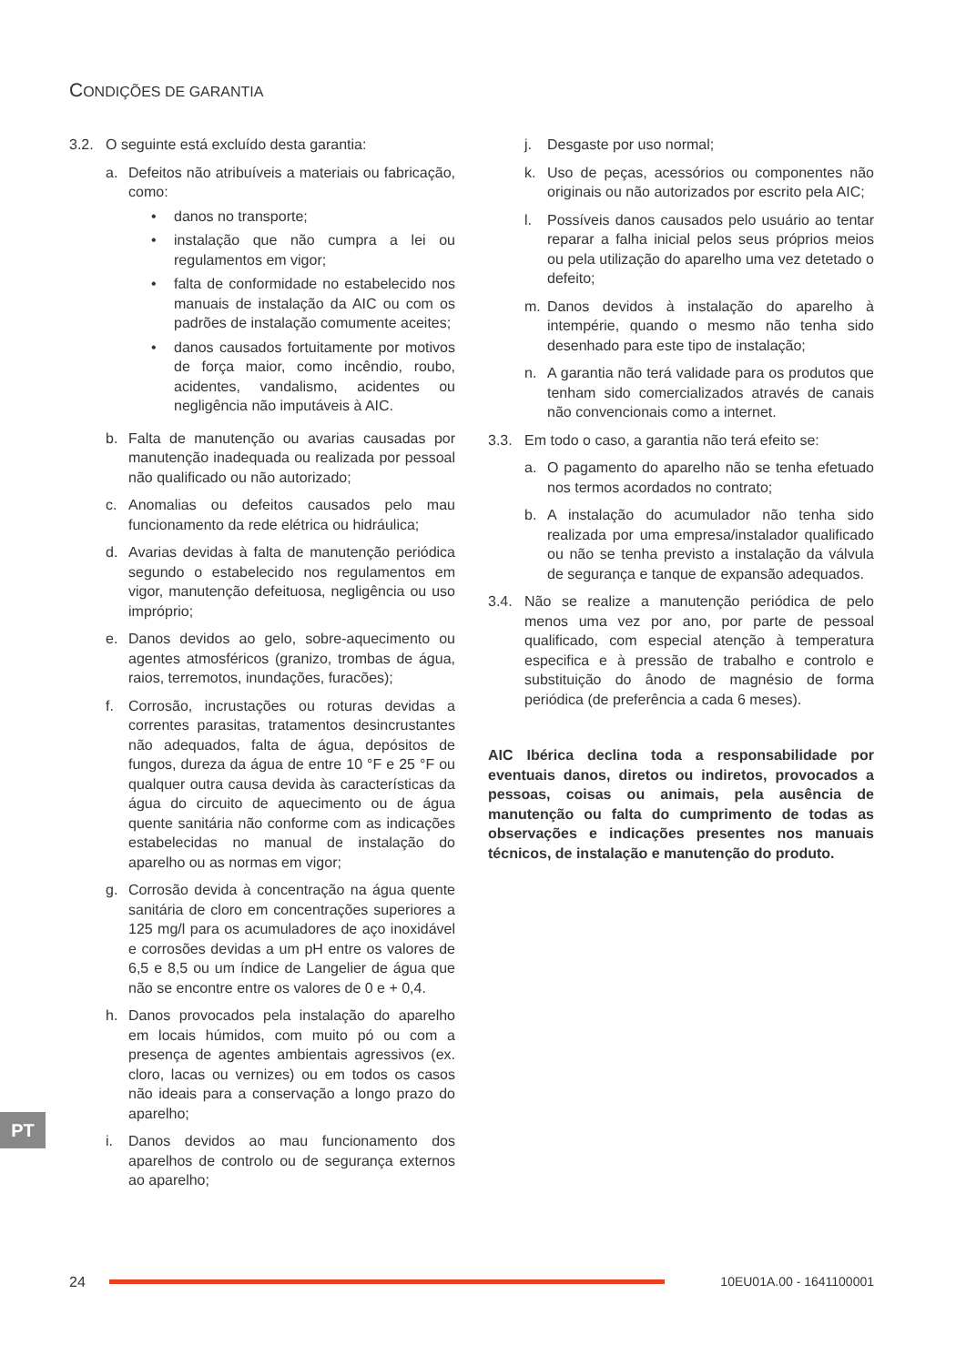CONDIÇÕES DE GARANTIA
3.2. O seguinte está excluído desta garantia:
a. Defeitos não atribuíveis a materiais ou fabricação, como:
• danos no transporte;
• instalação que não cumpra a lei ou regulamentos em vigor;
• falta de conformidade no estabelecido nos manuais de instalação da AIC ou com os padrões de instalação comumente aceites;
• danos causados fortuitamente por motivos de força maior, como incêndio, roubo, acidentes, vandalismo, acidentes ou negligência não imputáveis à AIC.
b. Falta de manutenção ou avarias causadas por manutenção inadequada ou realizada por pessoal não qualificado ou não autorizado;
c. Anomalias ou defeitos causados pelo mau funcionamento da rede elétrica ou hidráulica;
d. Avarias devidas à falta de manutenção periódica segundo o estabelecido nos regulamentos em vigor, manutenção defeituosa, negligência ou uso impróprio;
e. Danos devidos ao gelo, sobre-aquecimento ou agentes atmosféricos (granizo, trombas de água, raios, terremotos, inundações, furacões);
f. Corrosão, incrustações ou roturas devidas a correntes parasitas, tratamentos desincrustantes não adequados, falta de água, depósitos de fungos, dureza da água de entre 10 °F e 25 °F ou qualquer outra causa devida às características da água do circuito de aquecimento ou de água quente sanitária não conforme com as indicações estabelecidas no manual de instalação do aparelho ou as normas em vigor;
g. Corrosão devida à concentração na água quente sanitária de cloro em concentrações superiores a 125 mg/l para os acumuladores de aço inoxidável e corrosões devidas a um pH entre os valores de 6,5 e 8,5 ou um índice de Langelier de água que não se encontre entre os valores de 0 e + 0,4.
h. Danos provocados pela instalação do aparelho em locais húmidos, com muito pó ou com a presença de agentes ambientais agressivos (ex. cloro, lacas ou vernizes) ou em todos os casos não ideais para a conservação a longo prazo do aparelho;
i. Danos devidos ao mau funcionamento dos aparelhos de controlo ou de segurança externos ao aparelho;
j. Desgaste por uso normal;
k. Uso de peças, acessórios ou componentes não originais ou não autorizados por escrito pela AIC;
l. Possíveis danos causados pelo usuário ao tentar reparar a falha inicial pelos seus próprios meios ou pela utilização do aparelho uma vez detetado o defeito;
m. Danos devidos à instalação do aparelho à intempérie, quando o mesmo não tenha sido desenhado para este tipo de instalação;
n. A garantia não terá validade para os produtos que tenham sido comercializados através de canais não convencionais como a internet.
3.3. Em todo o caso, a garantia não terá efeito se:
a. O pagamento do aparelho não se tenha efetuado nos termos acordados no contrato;
b. A instalação do acumulador não tenha sido realizada por uma empresa/instalador qualificado ou não se tenha previsto a instalação da válvula de segurança e tanque de expansão adequados.
3.4. Não se realize a manutenção periódica de pelo menos uma vez por ano, por parte de pessoal qualificado, com especial atenção à temperatura especifica e à pressão de trabalho e controlo e substituição do ânodo de magnésio de forma periódica (de preferência a cada 6 meses).
AIC Ibérica declina toda a responsabilidade por eventuais danos, diretos ou indiretos, provocados a pessoas, coisas ou animais, pela ausência de manutenção ou falta do cumprimento de todas as observações e indicações presentes nos manuais técnicos, de instalação e manutenção do produto.
PT
24 10EU01A.00 - 1641100001